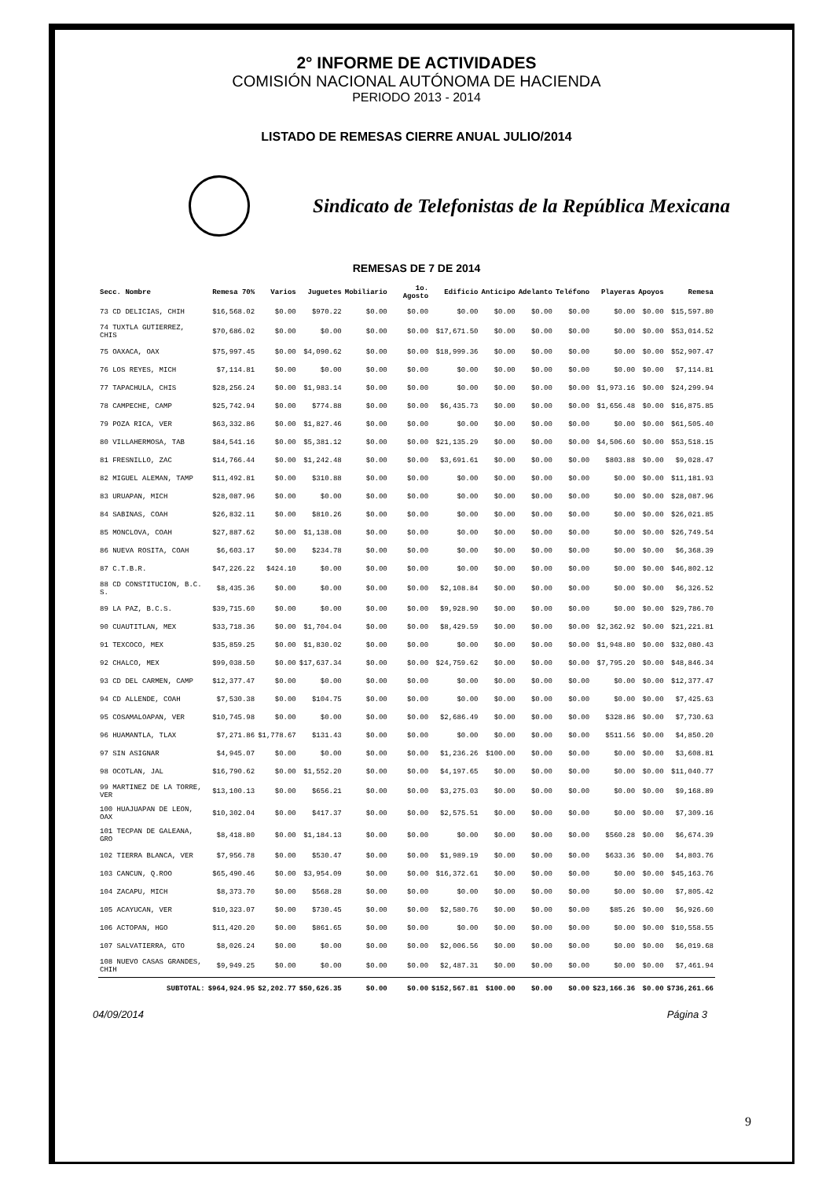2° INFORME DE ACTIVIDADES
COMISIÓN NACIONAL AUTÓNOMA DE HACIENDA
PERIODO 2013 - 2014
LISTADO DE REMESAS CIERRE ANUAL JULIO/2014
Sindicato de Telefonistas de la República Mexicana
REMESAS DE 7 DE 2014
| Secc. Nombre | Remesa 70% | Varios | Juguetes | Mobiliario | 1o. Agosto | Edificio | Anticipo | Adelanto | Teléfono | Playeras | Apoyos | Remesa |
| --- | --- | --- | --- | --- | --- | --- | --- | --- | --- | --- | --- | --- |
| 73 CD DELICIAS, CHIH | $16,568.02 | $0.00 | $970.22 | $0.00 | $0.00 | $0.00 | $0.00 | $0.00 | $0.00 | $0.00 | $0.00 | $15,597.80 |
| 74 TUXTLA GUTIERREZ, CHIS | $70,686.02 | $0.00 | $0.00 | $0.00 | $0.00 | $17,671.50 | $0.00 | $0.00 | $0.00 | $0.00 | $0.00 | $53,014.52 |
| 75 OAXACA, OAX | $75,997.45 | $0.00 | $4,090.62 | $0.00 | $0.00 | $18,999.36 | $0.00 | $0.00 | $0.00 | $0.00 | $0.00 | $52,907.47 |
| 76 LOS REYES, MICH | $7,114.81 | $0.00 | $0.00 | $0.00 | $0.00 | $0.00 | $0.00 | $0.00 | $0.00 | $0.00 | $0.00 | $7,114.81 |
| 77 TAPACHULA, CHIS | $28,256.24 | $0.00 | $1,983.14 | $0.00 | $0.00 | $0.00 | $0.00 | $0.00 | $0.00 | $1,973.16 | $0.00 | $24,299.94 |
| 78 CAMPECHE, CAMP | $25,742.94 | $0.00 | $774.88 | $0.00 | $0.00 | $6,435.73 | $0.00 | $0.00 | $0.00 | $1,656.48 | $0.00 | $16,875.85 |
| 79 POZA RICA, VER | $63,332.86 | $0.00 | $1,827.46 | $0.00 | $0.00 | $0.00 | $0.00 | $0.00 | $0.00 | $0.00 | $0.00 | $61,505.40 |
| 80 VILLAHERMOSA, TAB | $84,541.16 | $0.00 | $5,381.12 | $0.00 | $0.00 | $21,135.29 | $0.00 | $0.00 | $0.00 | $4,506.60 | $0.00 | $53,518.15 |
| 81 FRESNILLO, ZAC | $14,766.44 | $0.00 | $1,242.48 | $0.00 | $0.00 | $3,691.61 | $0.00 | $0.00 | $0.00 | $803.88 | $0.00 | $9,028.47 |
| 82 MIGUEL ALEMAN, TAMP | $11,492.81 | $0.00 | $310.88 | $0.00 | $0.00 | $0.00 | $0.00 | $0.00 | $0.00 | $0.00 | $0.00 | $11,181.93 |
| 83 URUAPAN, MICH | $28,087.96 | $0.00 | $0.00 | $0.00 | $0.00 | $0.00 | $0.00 | $0.00 | $0.00 | $0.00 | $0.00 | $28,087.96 |
| 84 SABINAS, COAH | $26,832.11 | $0.00 | $810.26 | $0.00 | $0.00 | $0.00 | $0.00 | $0.00 | $0.00 | $0.00 | $0.00 | $26,021.85 |
| 85 MONCLOVA, COAH | $27,887.62 | $0.00 | $1,138.08 | $0.00 | $0.00 | $0.00 | $0.00 | $0.00 | $0.00 | $0.00 | $0.00 | $26,749.54 |
| 86 NUEVA ROSITA, COAH | $6,603.17 | $0.00 | $234.78 | $0.00 | $0.00 | $0.00 | $0.00 | $0.00 | $0.00 | $0.00 | $0.00 | $6,368.39 |
| 87 C.T.B.R. | $47,226.22 | $424.10 | $0.00 | $0.00 | $0.00 | $0.00 | $0.00 | $0.00 | $0.00 | $0.00 | $0.00 | $46,802.12 |
| 88 CD CONSTITUCION, B.C. S. | $8,435.36 | $0.00 | $0.00 | $0.00 | $0.00 | $2,108.84 | $0.00 | $0.00 | $0.00 | $0.00 | $0.00 | $6,326.52 |
| 89 LA PAZ, B.C.S. | $39,715.60 | $0.00 | $0.00 | $0.00 | $0.00 | $9,928.90 | $0.00 | $0.00 | $0.00 | $0.00 | $0.00 | $29,786.70 |
| 90 CUAUTITLAN, MEX | $33,718.36 | $0.00 | $1,704.04 | $0.00 | $0.00 | $8,429.59 | $0.00 | $0.00 | $0.00 | $2,362.92 | $0.00 | $21,221.81 |
| 91 TEXCOCO, MEX | $35,859.25 | $0.00 | $1,830.02 | $0.00 | $0.00 | $0.00 | $0.00 | $0.00 | $0.00 | $1,948.80 | $0.00 | $32,080.43 |
| 92 CHALCO, MEX | $99,038.50 | $0.00 | $17,637.34 | $0.00 | $0.00 | $24,759.62 | $0.00 | $0.00 | $0.00 | $7,795.20 | $0.00 | $48,846.34 |
| 93 CD DEL CARMEN, CAMP | $12,377.47 | $0.00 | $0.00 | $0.00 | $0.00 | $0.00 | $0.00 | $0.00 | $0.00 | $0.00 | $0.00 | $12,377.47 |
| 94 CD ALLENDE, COAH | $7,530.38 | $0.00 | $104.75 | $0.00 | $0.00 | $0.00 | $0.00 | $0.00 | $0.00 | $0.00 | $0.00 | $7,425.63 |
| 95 COSAMALOAPAN, VER | $10,745.98 | $0.00 | $0.00 | $0.00 | $0.00 | $2,686.49 | $0.00 | $0.00 | $0.00 | $328.86 | $0.00 | $7,730.63 |
| 96 HUAMANTLA, TLAX | $7,271.86 | $1,778.67 | $131.43 | $0.00 | $0.00 | $0.00 | $0.00 | $0.00 | $0.00 | $511.56 | $0.00 | $4,850.20 |
| 97 SIN ASIGNAR | $4,945.07 | $0.00 | $0.00 | $0.00 | $0.00 | $1,236.26 | $100.00 | $0.00 | $0.00 | $0.00 | $0.00 | $3,608.81 |
| 98 OCOTLAN, JAL | $16,790.62 | $0.00 | $1,552.20 | $0.00 | $0.00 | $4,197.65 | $0.00 | $0.00 | $0.00 | $0.00 | $0.00 | $11,040.77 |
| 99 MARTINEZ DE LA TORRE, VER | $13,100.13 | $0.00 | $656.21 | $0.00 | $0.00 | $3,275.03 | $0.00 | $0.00 | $0.00 | $0.00 | $0.00 | $9,168.89 |
| 100 HUAJUAPAN DE LEON, OAX | $10,302.04 | $0.00 | $417.37 | $0.00 | $0.00 | $2,575.51 | $0.00 | $0.00 | $0.00 | $0.00 | $0.00 | $7,309.16 |
| 101 TECPAN DE GALEANA, GRO | $8,418.80 | $0.00 | $1,184.13 | $0.00 | $0.00 | $0.00 | $0.00 | $0.00 | $0.00 | $560.28 | $0.00 | $6,674.39 |
| 102 TIERRA BLANCA, VER | $7,956.78 | $0.00 | $530.47 | $0.00 | $0.00 | $1,989.19 | $0.00 | $0.00 | $0.00 | $633.36 | $0.00 | $4,803.76 |
| 103 CANCUN, Q.ROO | $65,490.46 | $0.00 | $3,954.09 | $0.00 | $0.00 | $16,372.61 | $0.00 | $0.00 | $0.00 | $0.00 | $0.00 | $45,163.76 |
| 104 ZACAPU, MICH | $8,373.70 | $0.00 | $568.28 | $0.00 | $0.00 | $0.00 | $0.00 | $0.00 | $0.00 | $0.00 | $0.00 | $7,805.42 |
| 105 ACAYUCAN, VER | $10,323.07 | $0.00 | $730.45 | $0.00 | $0.00 | $2,580.76 | $0.00 | $0.00 | $0.00 | $85.26 | $0.00 | $6,926.60 |
| 106 ACTOPAN, HGO | $11,420.20 | $0.00 | $861.65 | $0.00 | $0.00 | $0.00 | $0.00 | $0.00 | $0.00 | $0.00 | $0.00 | $10,558.55 |
| 107 SALVATIERRA, GTO | $8,026.24 | $0.00 | $0.00 | $0.00 | $0.00 | $2,006.56 | $0.00 | $0.00 | $0.00 | $0.00 | $0.00 | $6,019.68 |
| 108 NUEVO CASAS GRANDES, CHIH | $9,949.25 | $0.00 | $0.00 | $0.00 | $0.00 | $2,487.31 | $0.00 | $0.00 | $0.00 | $0.00 | $0.00 | $7,461.94 |
| SUBTOTAL: | $964,924.95 | $2,202.77 | $50,626.35 | $0.00 | $0.00 | $152,567.81 | $100.00 | $0.00 | $0.00 | $23,166.36 | $0.00 | $736,261.66 |
04/09/2014 Página 3
9